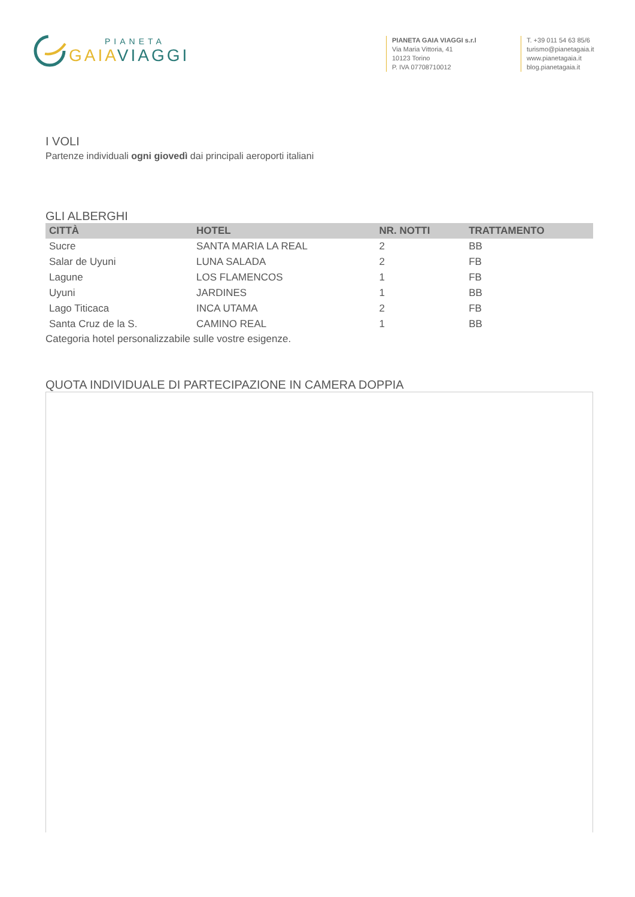PIANETA
GAIA VIAGGI
PIANETA GAIA VIAGGI s.r.l
Via Maria Vittoria, 41
10123 Torino
P. IVA 07708710012
T. +39 011 54 63 85/6
turismo@pianetagaia.it
www.pianetagaia.it
blog.pianetagaia.it
I VOLI
Partenze individuali ogni giovedì dai principali aeroporti italiani
GLI ALBERGHI
| CITTÀ | HOTEL | NR. NOTTI | TRATTAMENTO |
| --- | --- | --- | --- |
| Sucre | SANTA MARIA LA REAL | 2 | BB |
| Salar de Uyuni | LUNA SALADA | 2 | FB |
| Lagune | LOS FLAMENCOS | 1 | FB |
| Uyuni | JARDINES | 1 | BB |
| Lago Titicaca | INCA UTAMA | 2 | FB |
| Santa Cruz de la S. | CAMINO REAL | 1 | BB |
Categoria hotel personalizzabile sulle vostre esigenze.
QUOTA INDIVIDUALE DI PARTECIPAZIONE IN CAMERA DOPPIA